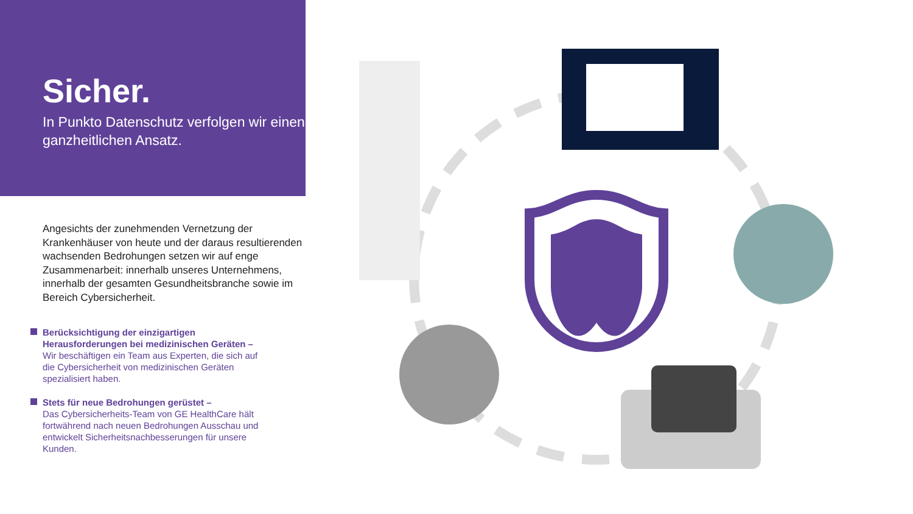Sicher.
In Punkto Datenschutz verfolgen wir einen ganzheitlichen Ansatz.
Angesichts der zunehmenden Vernetzung der Krankenhäuser von heute und der daraus resultierenden wachsenden Bedrohungen setzen wir auf enge Zusammenarbeit: innerhalb unseres Unternehmens, innerhalb der gesamten Gesundheitsbranche sowie im Bereich Cybersicherheit.
Berücksichtigung der einzigartigen Herausforderungen bei medizinischen Geräten –
Wir beschäftigen ein Team aus Experten, die sich auf die Cybersicherheit von medizinischen Geräten spezialisiert haben.
Stets für neue Bedrohungen gerüstet –
Das Cybersicherheits-Team von GE HealthCare hält fortwährend nach neuen Bedrohungen Ausschau und entwickelt Sicherheitsnachbesserungen für unsere Kunden.